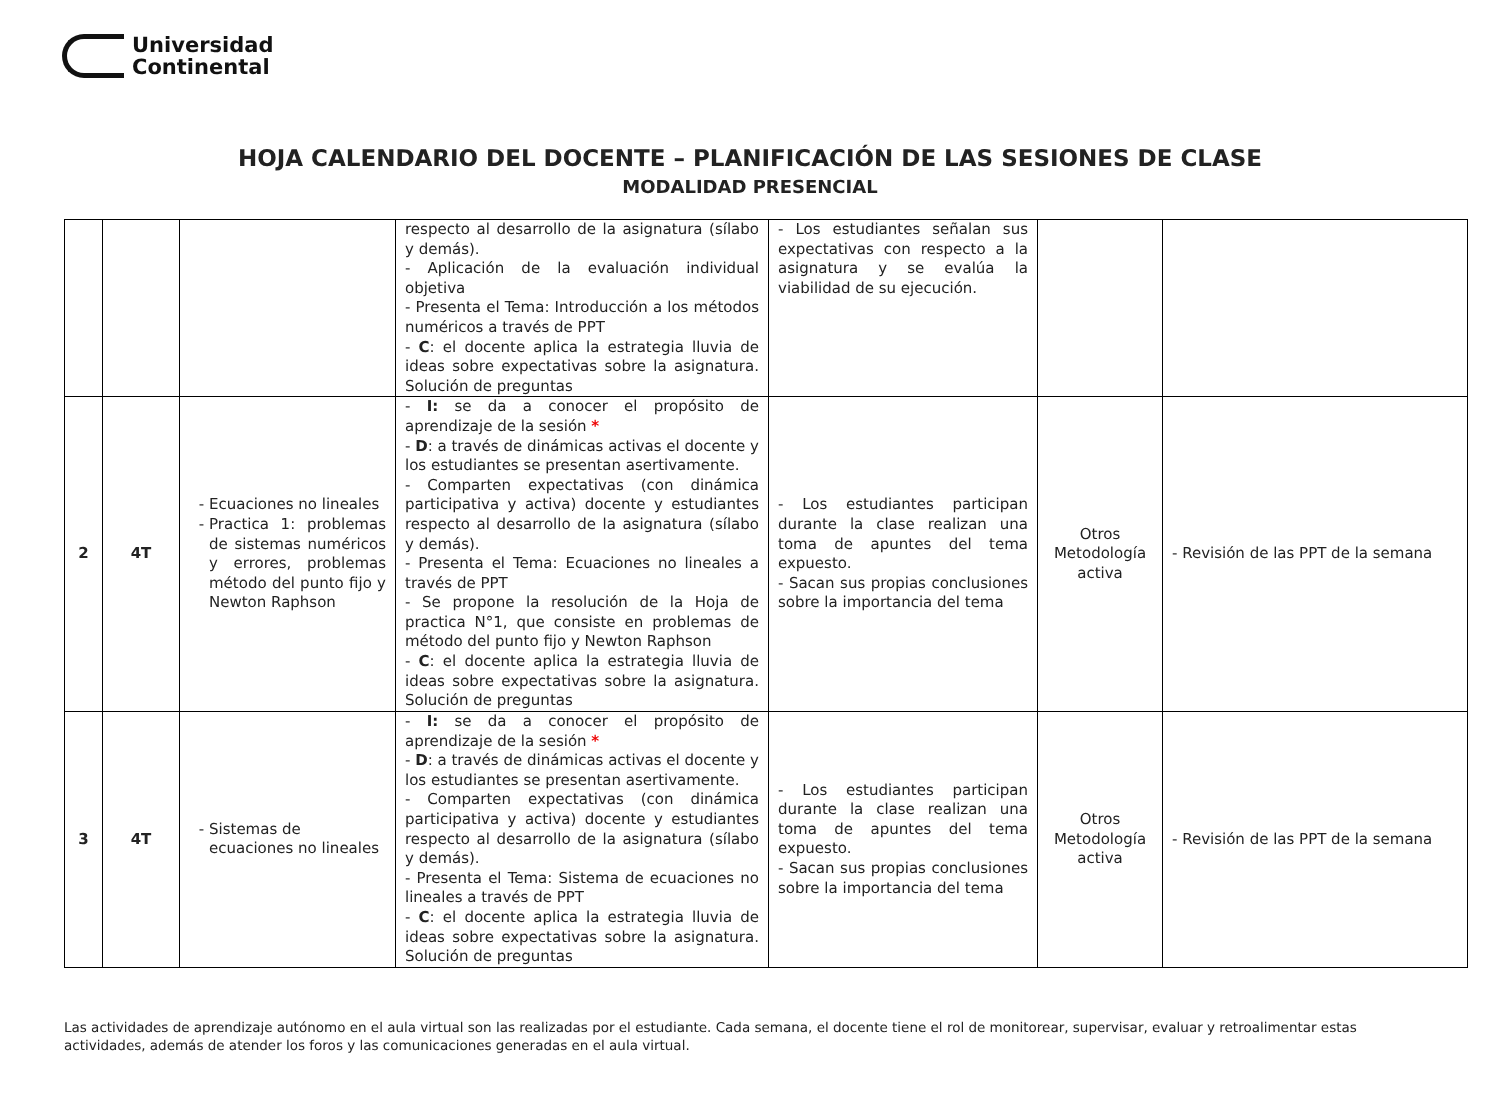Universidad
Continental
HOJA CALENDARIO DEL DOCENTE – PLANIFICACIÓN DE LAS SESIONES DE CLASE
MODALIDAD PRESENCIAL
| | | | respecto al desarrollo de la asignatura (sílabo y demás). - Aplicación de la evaluación individual objetiva - Presenta el Tema: Introducción a los métodos numéricos a través de PPT - C : el docente aplica la estrategia lluvia de ideas sobre expectativas sobre la asignatura. Solución de preguntas | - Los estudiantes señalan sus expectativas con respecto a la asignatura y se evalúa la viabilidad de su ejecución. | | |
| 2 | 4T | Ecuaciones no lineales Practica 1: problemas de sistemas numéricos y errores, problemas método del punto fijo y Newton Raphson | - I: se da a conocer el propósito de aprendizaje de la sesión * - D : a través de dinámicas activas el docente y los estudiantes se presentan asertivamente. - Comparten expectativas (con dinámica participativa y activa) docente y estudiantes respecto al desarrollo de la asignatura (sílabo y demás). - Presenta el Tema: Ecuaciones no lineales a través de PPT - Se propone la resolución de la Hoja de practica N°1, que consiste en problemas de método del punto fijo y Newton Raphson - C : el docente aplica la estrategia lluvia de ideas sobre expectativas sobre la asignatura. Solución de preguntas | - Los estudiantes participan durante la clase realizan una toma de apuntes del tema expuesto. - Sacan sus propias conclusiones sobre la importancia del tema | Otros Metodología activa | - Revisión de las PPT de la semana |
| 3 | 4T | Sistemas de ecuaciones no lineales | - I: se da a conocer el propósito de aprendizaje de la sesión * - D : a través de dinámicas activas el docente y los estudiantes se presentan asertivamente. - Comparten expectativas (con dinámica participativa y activa) docente y estudiantes respecto al desarrollo de la asignatura (sílabo y demás). - Presenta el Tema: Sistema de ecuaciones no lineales a través de PPT - C : el docente aplica la estrategia lluvia de ideas sobre expectativas sobre la asignatura. Solución de preguntas | - Los estudiantes participan durante la clase realizan una toma de apuntes del tema expuesto. - Sacan sus propias conclusiones sobre la importancia del tema | Otros Metodología activa | - Revisión de las PPT de la semana |
Las actividades de aprendizaje autónomo en el aula virtual son las realizadas por el estudiante. Cada semana, el docente tiene el rol de monitorear, supervisar, evaluar y retroalimentar estas actividades, además de atender los foros y las comunicaciones generadas en el aula virtual.